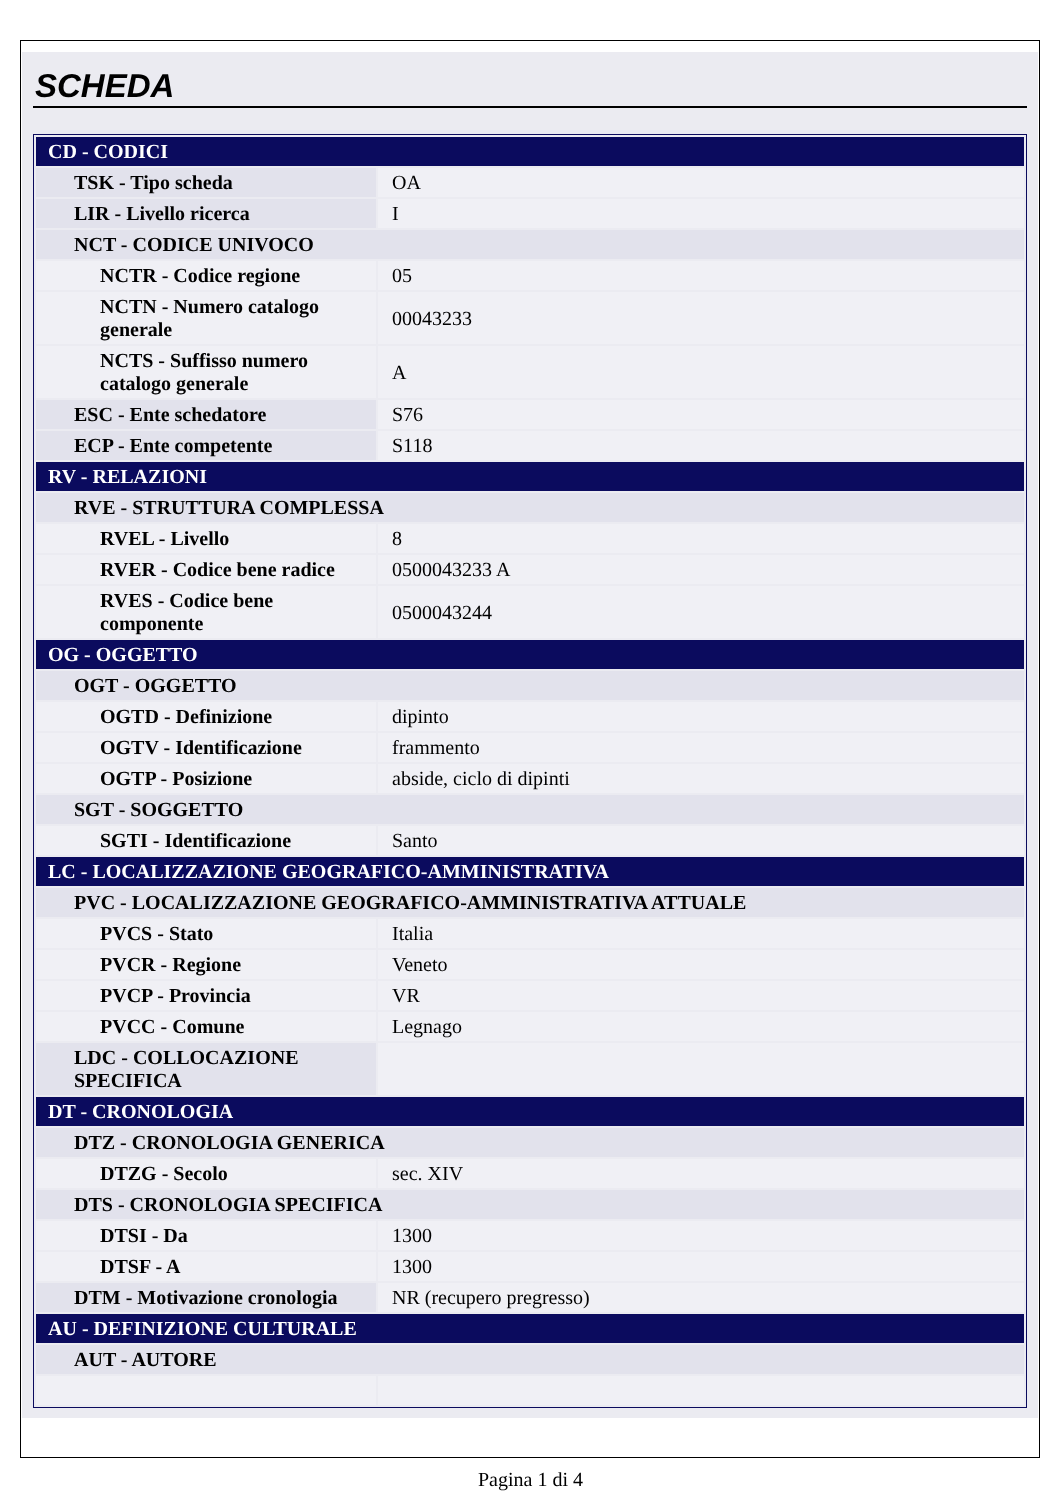SCHEDA
| CD - CODICI | |
| TSK - Tipo scheda | OA |
| LIR - Livello ricerca | I |
| NCT - CODICE UNIVOCO | |
| NCTR - Codice regione | 05 |
| NCTN - Numero catalogo generale | 00043233 |
| NCTS - Suffisso numero catalogo generale | A |
| ESC - Ente schedatore | S76 |
| ECP - Ente competente | S118 |
| RV - RELAZIONI | |
| RVE - STRUTTURA COMPLESSA | |
| RVEL - Livello | 8 |
| RVER - Codice bene radice | 0500043233 A |
| RVES - Codice bene componente | 0500043244 |
| OG - OGGETTO | |
| OGT - OGGETTO | |
| OGTD - Definizione | dipinto |
| OGTV - Identificazione | frammento |
| OGTP - Posizione | abside, ciclo di dipinti |
| SGT - SOGGETTO | |
| SGTI - Identificazione | Santo |
| LC - LOCALIZZAZIONE GEOGRAFICO-AMMINISTRATIVA | |
| PVC - LOCALIZZAZIONE GEOGRAFICO-AMMINISTRATIVA ATTUALE | |
| PVCS - Stato | Italia |
| PVCR - Regione | Veneto |
| PVCP - Provincia | VR |
| PVCC - Comune | Legnago |
| LDC - COLLOCAZIONE SPECIFICA | |
| DT - CRONOLOGIA | |
| DTZ - CRONOLOGIA GENERICA | |
| DTZG - Secolo | sec. XIV |
| DTS - CRONOLOGIA SPECIFICA | |
| DTSI - Da | 1300 |
| DTSF - A | 1300 |
| DTM - Motivazione cronologia | NR (recupero pregresso) |
| AU - DEFINIZIONE CULTURALE | |
| AUT - AUTORE | |
Pagina 1 di 4